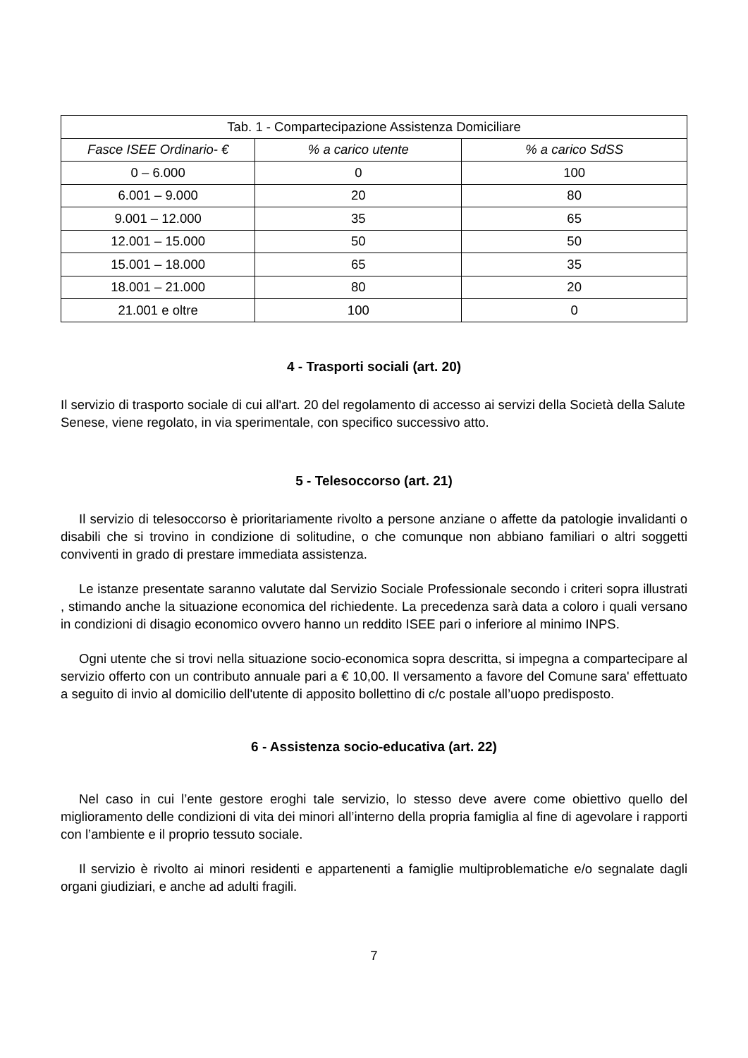| Tab. 1 - Compartecipazione Assistenza Domiciliare | | |
| Fasce ISEE Ordinario- € | % a carico utente | % a carico SdSS |
| 0 – 6.000 | 0 | 100 |
| 6.001 – 9.000 | 20 | 80 |
| 9.001 – 12.000 | 35 | 65 |
| 12.001 – 15.000 | 50 | 50 |
| 15.001 – 18.000 | 65 | 35 |
| 18.001 – 21.000 | 80 | 20 |
| 21.001 e oltre | 100 | 0 |
4 - Trasporti sociali (art. 20)
Il servizio di trasporto sociale di cui all'art. 20 del regolamento di accesso ai servizi della Società della Salute Senese, viene regolato, in via sperimentale, con specifico successivo atto.
5 - Telesoccorso (art. 21)
Il servizio di telesoccorso è prioritariamente rivolto a persone anziane o affette da patologie invalidanti o disabili che si trovino in condizione di solitudine, o che comunque non abbiano familiari o altri soggetti conviventi in grado di prestare immediata assistenza.
Le istanze presentate saranno valutate dal Servizio Sociale Professionale secondo i criteri sopra illustrati , stimando anche la situazione economica del richiedente. La precedenza sarà data a coloro i quali versano in condizioni di disagio economico ovvero hanno un reddito ISEE pari o inferiore al minimo INPS.
Ogni utente che si trovi nella situazione socio-economica sopra descritta, si impegna a compartecipare al servizio offerto con un contributo annuale pari a € 10,00. Il versamento a favore del Comune sara' effettuato a seguito di invio al domicilio dell'utente di apposito bollettino di c/c postale all’uopo predisposto.
6 - Assistenza socio-educativa (art. 22)
Nel caso in cui l’ente gestore eroghi tale servizio, lo stesso deve avere come obiettivo quello del miglioramento delle condizioni di vita dei minori all’interno della propria famiglia al fine di agevolare i rapporti con l’ambiente e il proprio tessuto sociale.
Il servizio è rivolto ai minori residenti e appartenenti a famiglie multiproblematiche e/o segnalate dagli organi giudiziari, e anche ad adulti fragili.
7